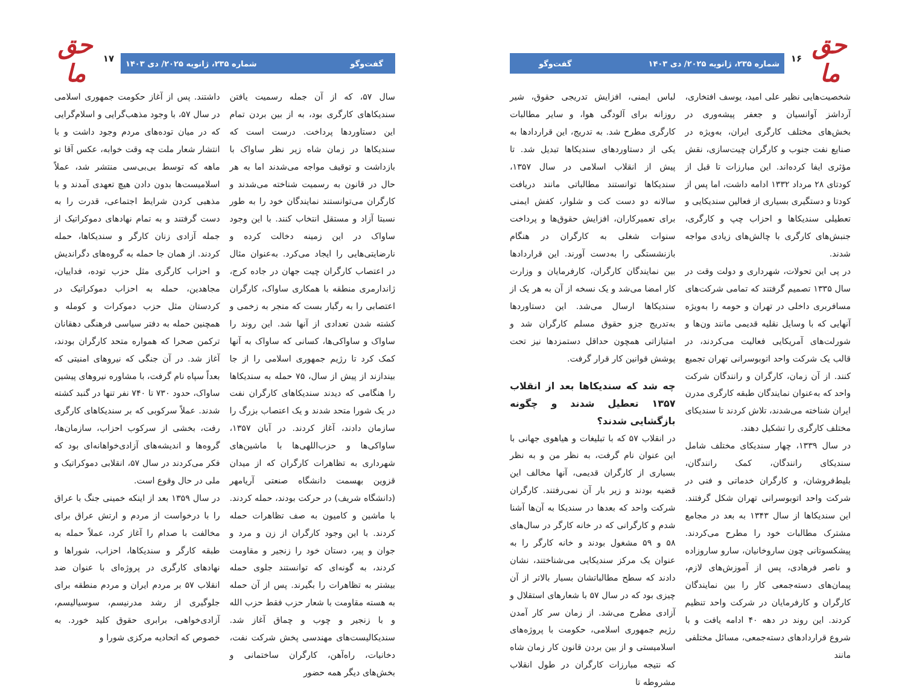حق ما
۱۶
شماره ۲۳۵، ژانویه ۲۰۲۵/ دی ۱۴۰۳ گفت‌وگو
شخصیت‌هایی نظیر علی امید، یوسف افتخاری، آرداشز آوانسیان و جعفر پیشه‌وری در بخش‌های مختلف کارگری ایران، به‌ویژه در صنایع نفت جنوب و کارگران چیت‌سازی، نقش مؤثری ایفا کرده‌اند. این مبارزات تا قبل از کودتای ۲۸ مرداد ۱۳۳۲ ادامه داشت، اما پس از کودتا و دستگیری بسیاری از فعالین سندیکایی و تعطیلی سندیکاها و احزاب چپ و کارگری، جنبش‌های کارگری با چالش‌های زیادی مواجه شدند.
در پی این تحولات، شهرداری و دولت وقت در سال ۱۳۳۵ تصمیم گرفتند که تمامی شرکت‌های مسافربری داخلی در تهران و حومه را به‌ویژه آنهایی که با وسایل نقلیه قدیمی مانند ون‌ها و شورلت‌های آمریکایی فعالیت می‌کردند، در قالب یک شرکت واحد اتوبوسرانی تهران تجمیع کنند. از آن زمان، کارگران و رانندگان شرکت واحد که به‌عنوان نمایندگان طبقه کارگری مدرن ایران شناخته می‌شدند، تلاش کردند تا سندیکای مختلف کارگری را تشکیل دهند.
در سال ۱۳۳۹، چهار سندیکای مختلف شامل سندیکای رانندگان، کمک رانندگان، بلیط‌فروشان، و کارگران خدماتی و فنی در شرکت واحد اتوبوسرانی تهران شکل گرفتند. این سندیکاها از سال ۱۳۴۳ به بعد در مجامع مشترک مطالبات خود را مطرح می‌کردند. پیشکسوتانی چون ساروخانیان، سارو ساروزاده و ناصر فرهادی، پس از آموزش‌های لازم، پیمان‌های دسته‌جمعی کار را بین نمایندگان کارگران و کارفرمایان در شرکت واحد تنظیم کردند. این روند در دهه ۴۰ ادامه یافت و با شروع قراردادهای دسته‌جمعی، مسائل مختلفی مانند
لباس ایمنی، افزایش تدریجی حقوق، شیر روزانه برای آلودگی هوا، و سایر مطالبات کارگری مطرح شد. به تدریج، این قراردادها به یکی از دستاوردهای سندیکاها تبدیل شد. تا پیش از انقلاب اسلامی در سال ۱۳۵۷، سندیکاها توانستند مطالباتی مانند دریافت سالانه دو دست کت و شلوار، کفش ایمنی برای تعمیرکاران، افزایش حقوق‌ها و پرداخت سنوات شغلی به کارگران در هنگام بازنشستگی را به‌دست آورند. این قراردادها بین نمایندگان کارگران، کارفرمایان و وزارت کار امضا می‌شد و یک نسخه از آن به هر یک از سندیکاها ارسال می‌شد. این دستاوردها به‌تدریج جزو حقوق مسلم کارگران شد و امتیازاتی همچون حداقل دستمزدها نیز تحت پوشش قوانین کار قرار گرفت.
چه شد که سندیکاها بعد از انقلاب ۱۳۵۷ تعطیل شدند و چگونه بازگشایی شدند؟
در انقلاب ۵۷ که با تبلیغات و هیاهوی جهانی با این عنوان نام گرفت، به نظر من و به نظر بسیاری از کارگران قدیمی، آنها مخالف این قضیه بودند و زیر بار آن نمی‌رفتند. کارگران شرکت واحد که بعدها در سندیکا به آن‌ها آشنا شدم و کارگرانی که در خانه کارگر در سال‌های ۵۸ و ۵۹ مشغول بودند و خانه کارگر را به عنوان یک مرکز سندیکایی می‌شناختند، نشان دادند که سطح مطالباتشان بسیار بالاتر از آن چیزی بود که در سال ۵۷ با شعارهای استقلال و آزادی مطرح می‌شد. از زمان سر کار آمدن رژیم جمهوری اسلامی، حکومت با پروژه‌های اسلامیستی و از بین بردن قانون کار زمان شاه که نتیجه مبارزات کارگران در طول انقلاب مشروطه تا
حق ما
۱۷
گفت‌وگو شماره ۲۳۵، ژانویه ۲۰۲۵/ دی ۱۴۰۳
سال ۵۷، که از آن جمله رسمیت یافتن سندیکاهای کارگری بود، به از بین بردن تمام این دستاوردها پرداخت. درست است که سندیکاها در زمان شاه زیر نظر ساواک با بازداشت و توقیف مواجه می‌شدند اما به هر حال در قانون به رسمیت شناخته می‌شدند و کارگران می‌توانستند نمایندگان خود را به طور نسبتا آزاد و مستقل انتخاب کنند. با این وجود ساواک در این زمینه دخالت کرده و نارضایتی‌هایی را ایجاد می‌کرد. به‌عنوان مثال در اعتصاب کارگران چیت جهان در جاده کرج، ژاندارمری منطقه با همکاری ساواک، کارگران اعتصابی را به رگبار بست که منجر به زخمی و کشته شدن تعدادی از آنها شد. این روند را ساواک و ساواکی‌ها، کسانی که ساواک به آنها کمک کرد تا رژیم جمهوری اسلامی را از جا بیندازند از پیش از سال، ۷۵ حمله به سندیکاها را هنگامی که دیدند سندیکاهای کارگران نفت در یک شورا متحد شدند و یک اعتصاب بزرگ را سازمان دادند، آغاز کردند. در آبان ۱۳۵۷، ساواکی‌ها و حزب‌اللهی‌ها با ماشین‌های شهرداری به تظاهرات کارگران که از میدان قزوین بهسمت دانشگاه صنعتی آریامهر (دانشگاه شریف) در حرکت بودند، حمله کردند. با ماشین و کامیون به صف تظاهرات حمله کردند. با این وجود کارگران از زن و مرد و جوان و پیر، دستان خود را زنجیر و مقاومت کردند، به گونه‌ای که توانستند جلوی حمله بیشتر به تظاهرات را بگیرند. پس از آن حمله به هسته مقاومت با شعار حزب فقط حزب الله و با زنجیر و چوب و چماق آغاز شد. سندیکالیست‌های مهندسی پخش شرکت نفت، دخانیات، راه‌آهن، کارگران ساختمانی و بخش‌های دیگر همه حضور
داشتند. پس از آغاز حکومت جمهوری اسلامی در سال ۵۷، با وجود مذهب‌گرایی و اسلام‌گرایی که در میان توده‌های مردم وجود داشت و با انتشار شعار ملت چه وقت خوابه، عکس آقا تو ماهه که توسط بی‌بی‌سی منتشر شد، عملاً اسلامیست‌ها بدون دادن هیچ تعهدی آمدند و با مذهبی کردن شرایط اجتماعی، قدرت را به دست گرفتند و به تمام نهادهای دموکراتیک از جمله آزادی زنان کارگر و سندیکاها، حمله کردند. از همان جا حمله به گروه‌های دگراندیش و احزاب کارگری مثل حزب توده، فداییان، مجاهدین، حمله به احزاب دموکراتیک در کردستان مثل حزب دموکرات و کومله و همچنین حمله به دفتر سیاسی فرهنگی دهقانان ترکمن صحرا که همواره متحد کارگران بودند، آغاز شد. در آن جنگی که نیروهای امنیتی که بعداً سپاه نام گرفت، با مشاوره نیروهای پیشین ساواک، حدود ۷۳۰ تا ۷۴۰ نفر تنها در گنبد کشته شدند. عملاً سرکوبی که بر سندیکاهای کارگری رفت، بخشی از سرکوب احزاب، سازمان‌ها، گروه‌ها و اندیشه‌های آزادی‌خواهانه‌ای بود که فکر می‌کردند در سال ۵۷، انقلابی دموکراتیک و ملی در حال وقوع است.
در سال ۱۳۵۹ بعد از اینکه خمینی جنگ با عراق را با درخواست از مردم و ارتش عراق برای مخالفت با صدام را آغاز کرد، عملاً حمله به طبقه کارگر و سندیکاها، احزاب، شوراها و نهادهای کارگری در پروژه‌ای با عنوان ضد انقلاب ۵۷ بر مردم ایران و مردم منطقه برای جلوگیری از رشد مدرنیسم، سوسیالیسم، آزادی‌خواهی، برابری حقوق کلید خورد. به خصوص که اتحادیه مرکزی شورا و